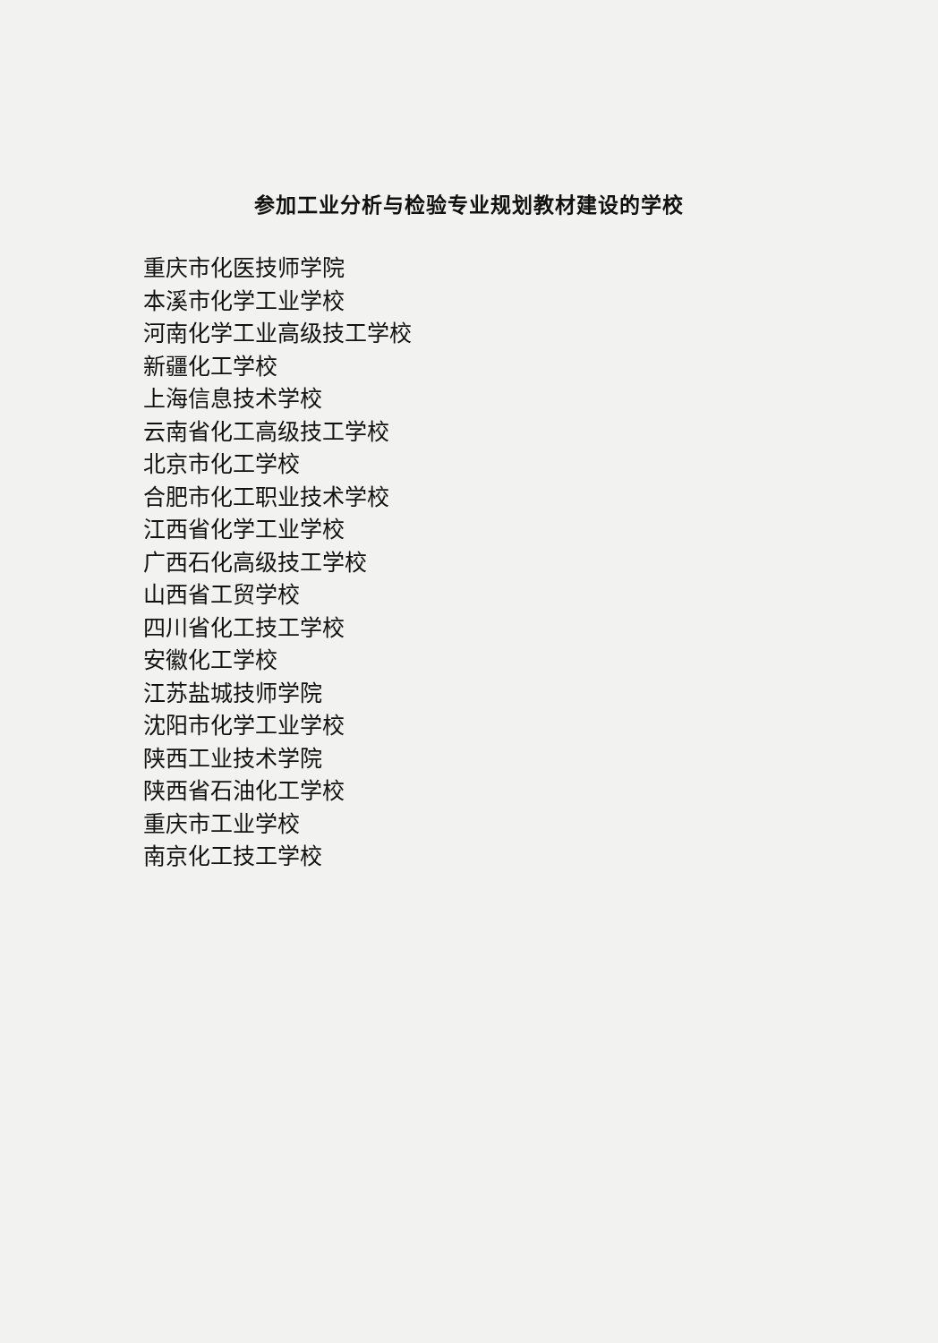参加工业分析与检验专业规划教材建设的学校
重庆市化医技师学院
本溪市化学工业学校
河南化学工业高级技工学校
新疆化工学校
上海信息技术学校
云南省化工高级技工学校
北京市化工学校
合肥市化工职业技术学校
江西省化学工业学校
广西石化高级技工学校
山西省工贸学校
四川省化工技工学校
安徽化工学校
江苏盐城技师学院
沈阳市化学工业学校
陕西工业技术学院
陕西省石油化工学校
重庆市工业学校
南京化工技工学校